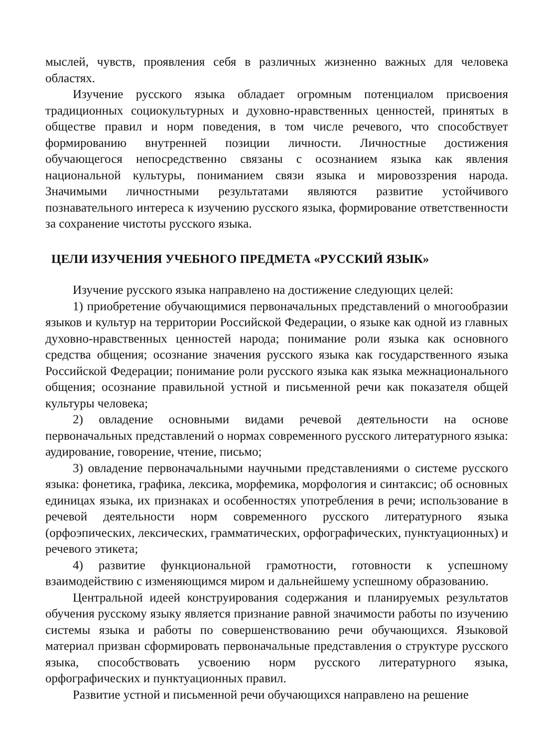мыслей, чувств, проявления себя в различных жизненно важных для человека областях.
Изучение русского языка обладает огромным потенциалом присвоения традиционных социокультурных и духовно-нравственных ценностей, принятых в обществе правил и норм поведения, в том числе речевого, что способствует формированию внутренней позиции личности. Личностные достижения обучающегося непосредственно связаны с осознанием языка как явления национальной культуры, пониманием связи языка и мировоззрения народа. Значимыми личностными результатами являются развитие устойчивого познавательного интереса к изучению русского языка, формирование ответственности за сохранение чистоты русского языка.
ЦЕЛИ ИЗУЧЕНИЯ УЧЕБНОГО ПРЕДМЕТА «РУССКИЙ ЯЗЫК»
Изучение русского языка направлено на достижение следующих целей:
1) приобретение обучающимися первоначальных представлений о многообразии языков и культур на территории Российской Федерации, о языке как одной из главных духовно-нравственных ценностей народа; понимание роли языка как основного средства общения; осознание значения русского языка как государственного языка Российской Федерации; понимание роли русского языка как языка межнационального общения; осознание правильной устной и письменной речи как показателя общей культуры человека;
2) овладение основными видами речевой деятельности на основе первоначальных представлений о нормах современного русского литературного языка: аудирование, говорение, чтение, письмо;
3) овладение первоначальными научными представлениями о системе русского языка: фонетика, графика, лексика, морфемика, морфология и синтаксис; об основных единицах языка, их признаках и особенностях употребления в речи; использование в речевой деятельности норм современного русского литературного языка (орфоэпических, лексических, грамматических, орфографических, пунктуационных) и речевого этикета;
4) развитие функциональной грамотности, готовности к успешному взаимодействию с изменяющимся миром и дальнейшему успешному образованию.
Центральной идеей конструирования содержания и планируемых результатов обучения русскому языку является признание равной значимости работы по изучению системы языка и работы по совершенствованию речи обучающихся. Языковой материал призван сформировать первоначальные представления о структуре русского языка, способствовать усвоению норм русского литературного языка, орфографических и пунктуационных правил.
Развитие устной и письменной речи обучающихся направлено на решение